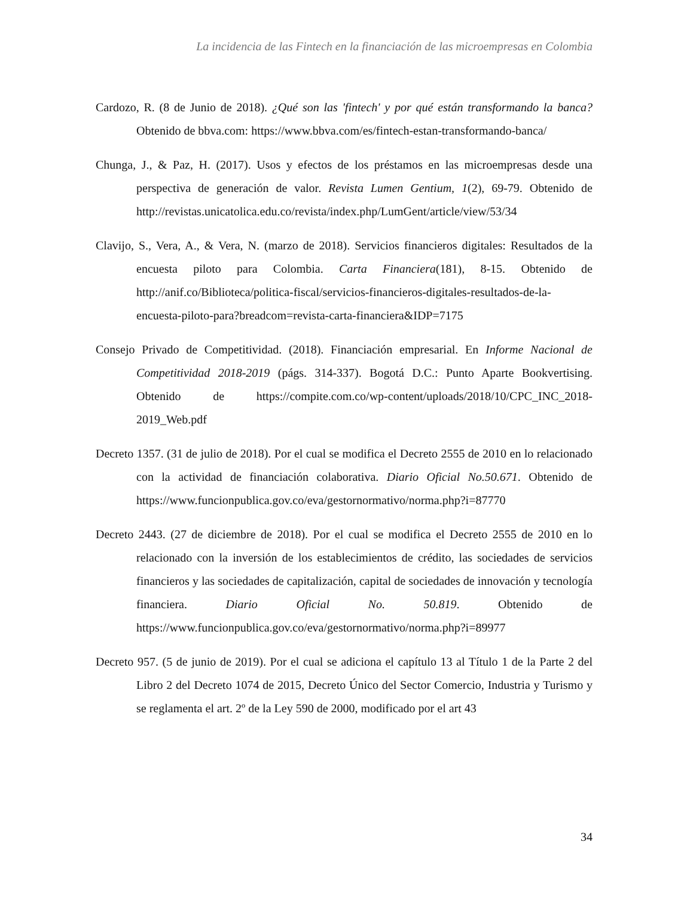La incidencia de las Fintech en la financiación de las microempresas en Colombia
Cardozo, R. (8 de Junio de 2018). ¿Qué son las 'fintech' y por qué están transformando la banca? Obtenido de bbva.com: https://www.bbva.com/es/fintech-estan-transformando-banca/
Chunga, J., & Paz, H. (2017). Usos y efectos de los préstamos en las microempresas desde una perspectiva de generación de valor. Revista Lumen Gentium, 1(2), 69-79. Obtenido de http://revistas.unicatolica.edu.co/revista/index.php/LumGent/article/view/53/34
Clavijo, S., Vera, A., & Vera, N. (marzo de 2018). Servicios financieros digitales: Resultados de la encuesta piloto para Colombia. Carta Financiera(181), 8-15. Obtenido de http://anif.co/Biblioteca/politica-fiscal/servicios-financieros-digitales-resultados-de-la-encuesta-piloto-para?breadcom=revista-carta-financiera&IDP=7175
Consejo Privado de Competitividad. (2018). Financiación empresarial. En Informe Nacional de Competitividad 2018-2019 (págs. 314-337). Bogotá D.C.: Punto Aparte Bookvertising. Obtenido de https://compite.com.co/wp-content/uploads/2018/10/CPC_INC_2018-2019_Web.pdf
Decreto 1357. (31 de julio de 2018). Por el cual se modifica el Decreto 2555 de 2010 en lo relacionado con la actividad de financiación colaborativa. Diario Oficial No.50.671. Obtenido de https://www.funcionpublica.gov.co/eva/gestornormativo/norma.php?i=87770
Decreto 2443. (27 de diciembre de 2018). Por el cual se modifica el Decreto 2555 de 2010 en lo relacionado con la inversión de los establecimientos de crédito, las sociedades de servicios financieros y las sociedades de capitalización, capital de sociedades de innovación y tecnología financiera. Diario Oficial No. 50.819. Obtenido de https://www.funcionpublica.gov.co/eva/gestornormativo/norma.php?i=89977
Decreto 957. (5 de junio de 2019). Por el cual se adiciona el capítulo 13 al Título 1 de la Parte 2 del Libro 2 del Decreto 1074 de 2015, Decreto Único del Sector Comercio, Industria y Turismo y se reglamenta el art. 2º de la Ley 590 de 2000, modificado por el art 43
34